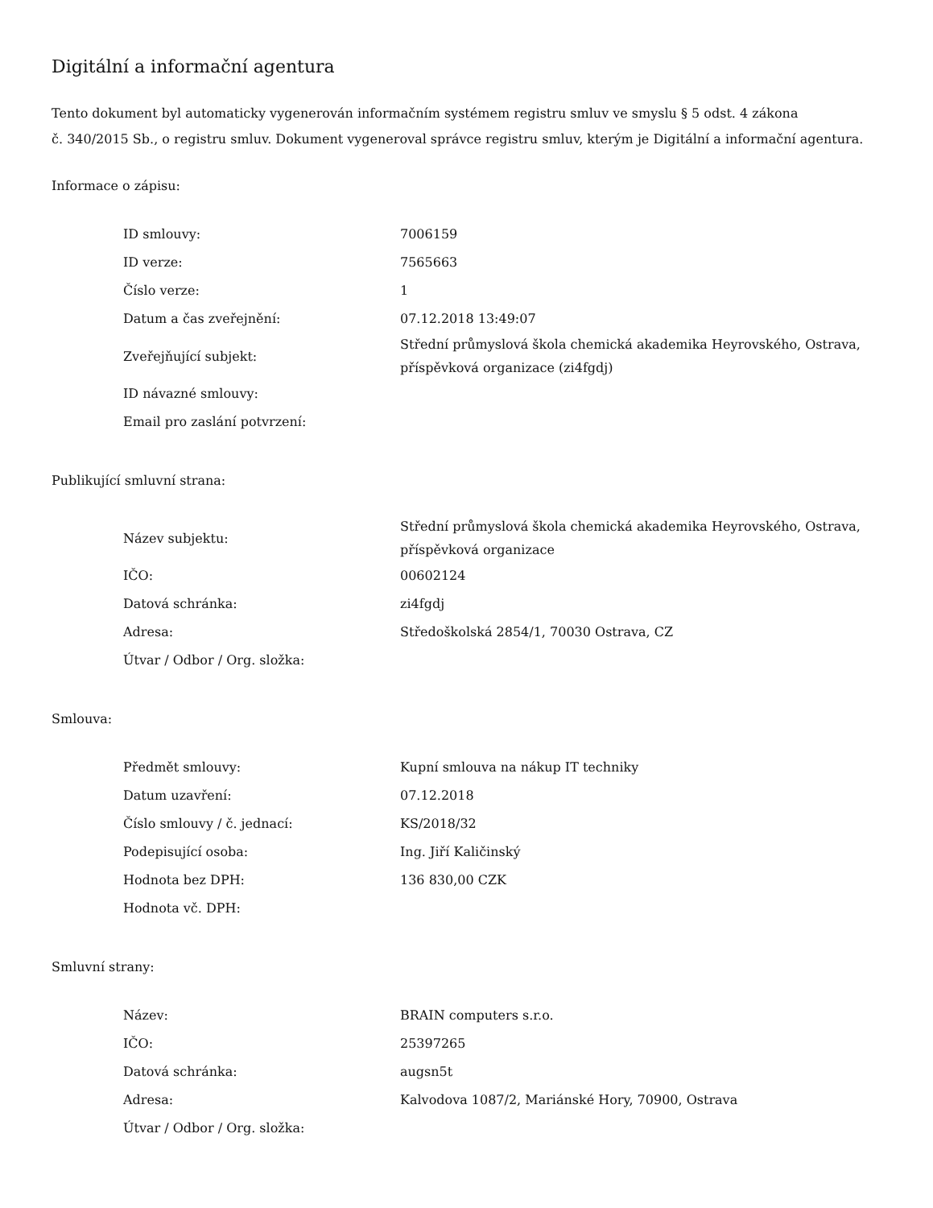Digitální a informační agentura
Tento dokument byl automaticky vygenerován informačním systémem registru smluv ve smyslu § 5 odst. 4 zákona
č. 340/2015 Sb., o registru smluv. Dokument vygeneroval správce registru smluv, kterým je Digitální a informační agentura.
Informace o zápisu:
| ID smlouvy: | 7006159 |
| ID verze: | 7565663 |
| Číslo verze: | 1 |
| Datum a čas zveřejnění: | 07.12.2018 13:49:07 |
| Zveřejňující subjekt: | Střední průmyslová škola chemická akademika Heyrovského, Ostrava, příspěvková organizace (zi4fgdj) |
| ID návazné smlouvy: | |
| Email pro zaslání potvrzení: | |
Publikující smluvní strana:
| Název subjektu: | Střední průmyslová škola chemická akademika Heyrovského, Ostrava, příspěvková organizace |
| IČO: | 00602124 |
| Datová schránka: | zi4fgdj |
| Adresa: | Středoškolská 2854/1, 70030 Ostrava, CZ |
| Útvar / Odbor / Org. složka: | |
Smlouva:
| Předmět smlouvy: | Kupní smlouva na nákup IT techniky |
| Datum uzavření: | 07.12.2018 |
| Číslo smlouvy / č. jednací: | KS/2018/32 |
| Podepisující osoba: | Ing. Jiří Kaličinský |
| Hodnota bez DPH: | 136 830,00 CZK |
| Hodnota vč. DPH: | |
Smluvní strany:
| Název: | BRAIN computers s.r.o. |
| IČO: | 25397265 |
| Datová schránka: | augsn5t |
| Adresa: | Kalvodova 1087/2, Mariánské Hory, 70900, Ostrava |
| Útvar / Odbor / Org. složka: | |